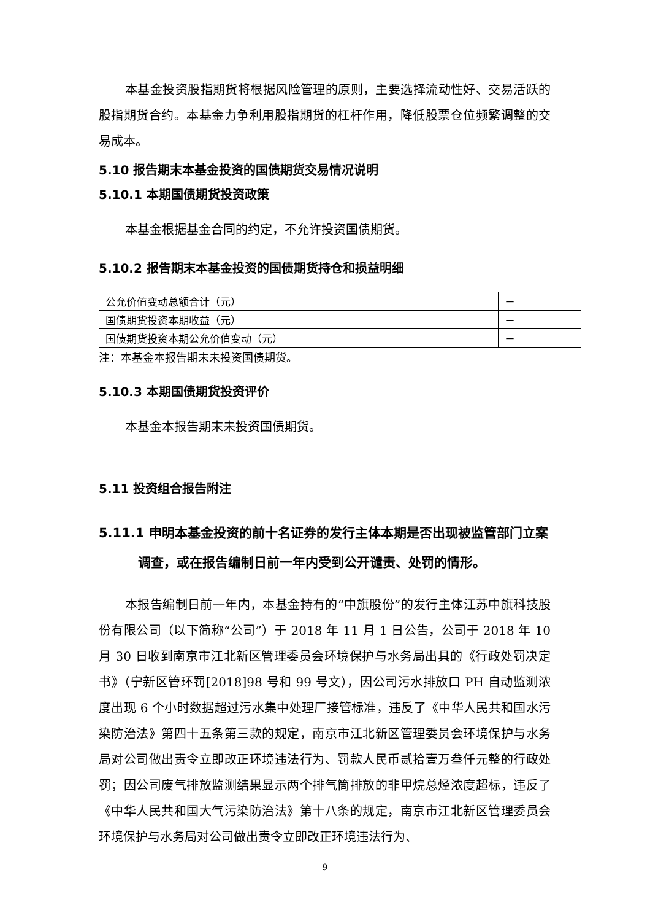本基金投资股指期货将根据风险管理的原则，主要选择流动性好、交易活跃的股指期货合约。本基金力争利用股指期货的杠杆作用，降低股票仓位频繁调整的交易成本。
5.10 报告期末本基金投资的国债期货交易情况说明
5.10.1 本期国债期货投资政策
本基金根据基金合同的约定，不允许投资国债期货。
5.10.2 报告期末本基金投资的国债期货持仓和损益明细
| 公允价值变动总额合计（元） | － |
| 国债期货投资本期收益（元） | － |
| 国债期货投资本期公允价值变动（元） | － |
注：本基金本报告期末未投资国债期货。
5.10.3 本期国债期货投资评价
本基金本报告期末未投资国债期货。
5.11 投资组合报告附注
5.11.1 申明本基金投资的前十名证券的发行主体本期是否出现被监管部门立案调查，或在报告编制日前一年内受到公开谴责、处罚的情形。
本报告编制日前一年内，本基金持有的“中旗股份”的发行主体江苏中旗科技股份有限公司（以下简称“公司”）于 2018 年 11 月 1 日公告，公司于 2018 年 10 月 30 日收到南京市江北新区管理委员会环境保护与水务局出具的《行政处罚决定书》（宁新区管环罚[2018]98 号和 99 号文），因公司污水排放口 PH 自动监测浓度出现 6 个小时数据超过污水集中处理厂接管标准，违反了《中华人民共和国水污染防治法》第四十五条第三款的规定，南京市江北新区管理委员会环境保护与水务局对公司做出责令立即改正环境违法行为、罚款人民币贰拾壹万叁仟元整的行政处罚；因公司废气排放监测结果显示两个排气筒排放的非甲烷总烃浓度超标，违反了《中华人民共和国大气污染防治法》第十八条的规定，南京市江北新区管理委员会环境保护与水务局对公司做出责令立即改正环境违法行为、
9